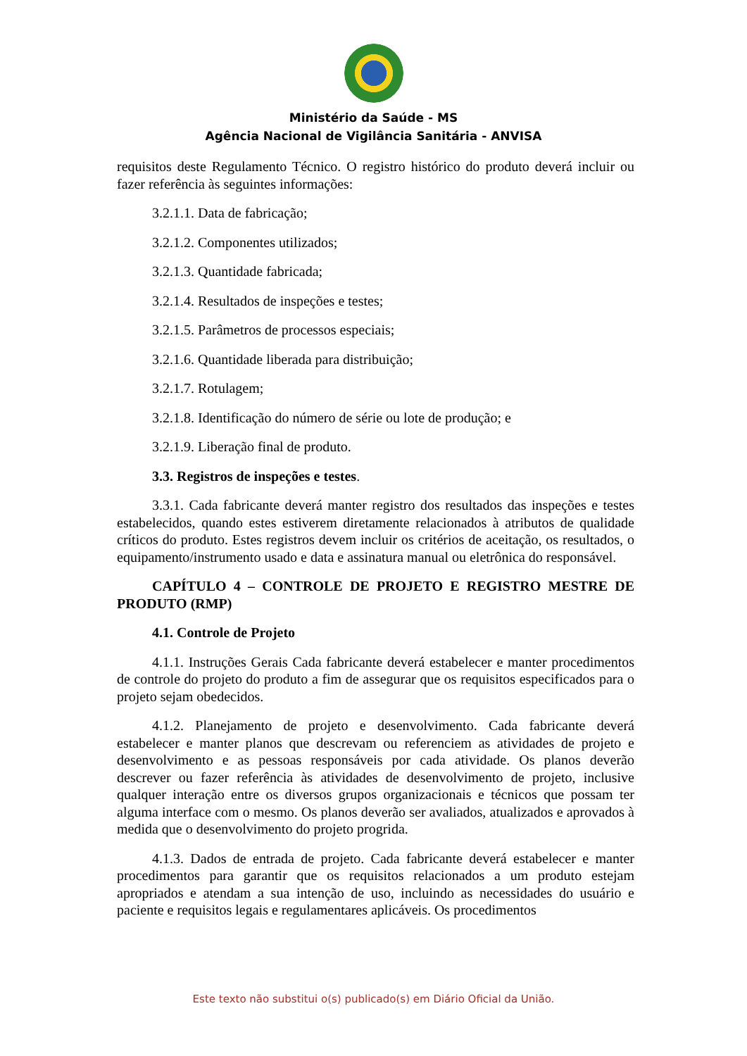Ministério da Saúde - MS
Agência Nacional de Vigilância Sanitária - ANVISA
requisitos deste Regulamento Técnico. O registro histórico do produto deverá incluir ou fazer referência às seguintes informações:
3.2.1.1. Data de fabricação;
3.2.1.2. Componentes utilizados;
3.2.1.3. Quantidade fabricada;
3.2.1.4. Resultados de inspeções e testes;
3.2.1.5. Parâmetros de processos especiais;
3.2.1.6. Quantidade liberada para distribuição;
3.2.1.7. Rotulagem;
3.2.1.8. Identificação do número de série ou lote de produção; e
3.2.1.9. Liberação final de produto.
3.3. Registros de inspeções e testes.
3.3.1. Cada fabricante deverá manter registro dos resultados das inspeções e testes estabelecidos, quando estes estiverem diretamente relacionados à atributos de qualidade críticos do produto. Estes registros devem incluir os critérios de aceitação, os resultados, o equipamento/instrumento usado e data e assinatura manual ou eletrônica do responsável.
CAPÍTULO 4 – CONTROLE DE PROJETO E REGISTRO MESTRE DE PRODUTO (RMP)
4.1. Controle de Projeto
4.1.1. Instruções Gerais Cada fabricante deverá estabelecer e manter procedimentos de controle do projeto do produto a fim de assegurar que os requisitos especificados para o projeto sejam obedecidos.
4.1.2. Planejamento de projeto e desenvolvimento. Cada fabricante deverá estabelecer e manter planos que descrevam ou referenciem as atividades de projeto e desenvolvimento e as pessoas responsáveis por cada atividade. Os planos deverão descrever ou fazer referência às atividades de desenvolvimento de projeto, inclusive qualquer interação entre os diversos grupos organizacionais e técnicos que possam ter alguma interface com o mesmo. Os planos deverão ser avaliados, atualizados e aprovados à medida que o desenvolvimento do projeto progrida.
4.1.3. Dados de entrada de projeto. Cada fabricante deverá estabelecer e manter procedimentos para garantir que os requisitos relacionados a um produto estejam apropriados e atendam a sua intenção de uso, incluindo as necessidades do usuário e paciente e requisitos legais e regulamentares aplicáveis. Os procedimentos
Este texto não substitui o(s) publicado(s) em Diário Oficial da União.